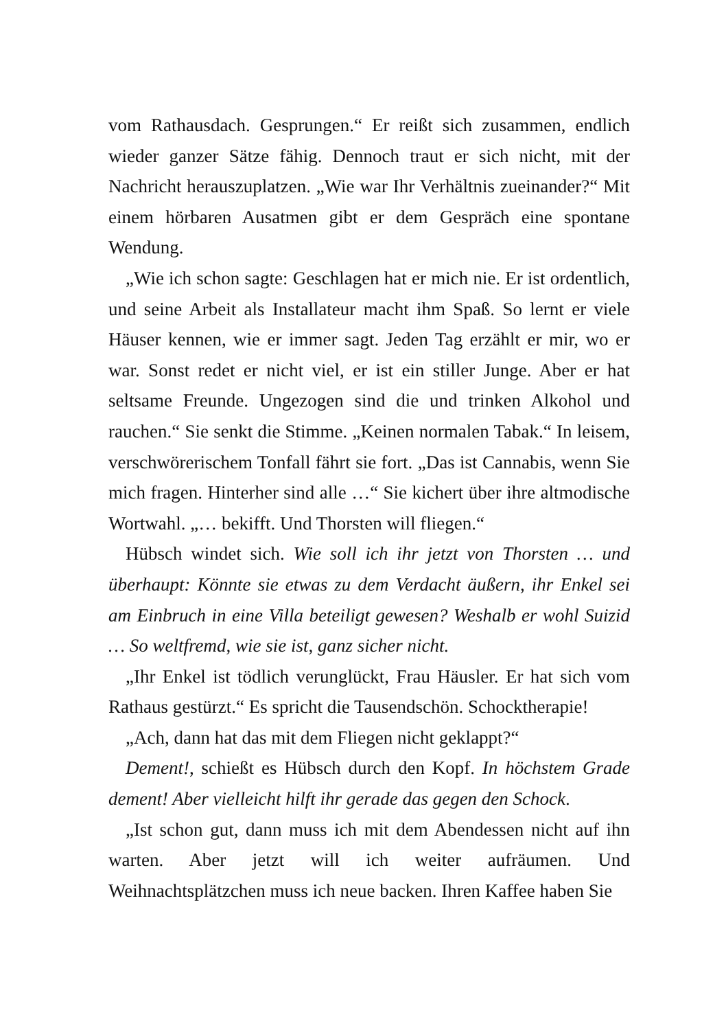vom Rathausdach. Gesprungen.“ Er reißt sich zusammen, endlich wieder ganzer Sätze fähig. Dennoch traut er sich nicht, mit der Nachricht herauszuplatzen. „Wie war Ihr Verhältnis zueinander?“ Mit einem hörbaren Ausatmen gibt er dem Gespräch eine spontane Wendung.
„Wie ich schon sagte: Geschlagen hat er mich nie. Er ist ordentlich, und seine Arbeit als Installateur macht ihm Spaß. So lernt er viele Häuser kennen, wie er immer sagt. Jeden Tag erzählt er mir, wo er war. Sonst redet er nicht viel, er ist ein stiller Junge. Aber er hat seltsame Freunde. Ungezogen sind die und trinken Alkohol und rauchen.“ Sie senkt die Stimme. „Keinen normalen Tabak.“ In leisem, verschwörerischem Tonfall fährt sie fort. „Das ist Cannabis, wenn Sie mich fragen. Hinterher sind alle …“ Sie kichert über ihre altmodische Wortwahl. „… bekifft. Und Thorsten will fliegen.“
Hübsch windet sich. Wie soll ich ihr jetzt von Thorsten … und überhaupt: Könnte sie etwas zu dem Verdacht äußern, ihr Enkel sei am Einbruch in eine Villa beteiligt gewesen? Weshalb er wohl Suizid … So weltfremd, wie sie ist, ganz sicher nicht.
„Ihr Enkel ist tödlich verunglückt, Frau Häusler. Er hat sich vom Rathaus gestürzt.“ Es spricht die Tausendschön. Schocktherapie!
„Ach, dann hat das mit dem Fliegen nicht geklappt?“
Dement!, schießt es Hübsch durch den Kopf. In höchstem Grade dement! Aber vielleicht hilft ihr gerade das gegen den Schock.
„Ist schon gut, dann muss ich mit dem Abendessen nicht auf ihn warten. Aber jetzt will ich weiter aufräumen. Und Weihnachtsplätzchen muss ich neue backen. Ihren Kaffee haben Sie